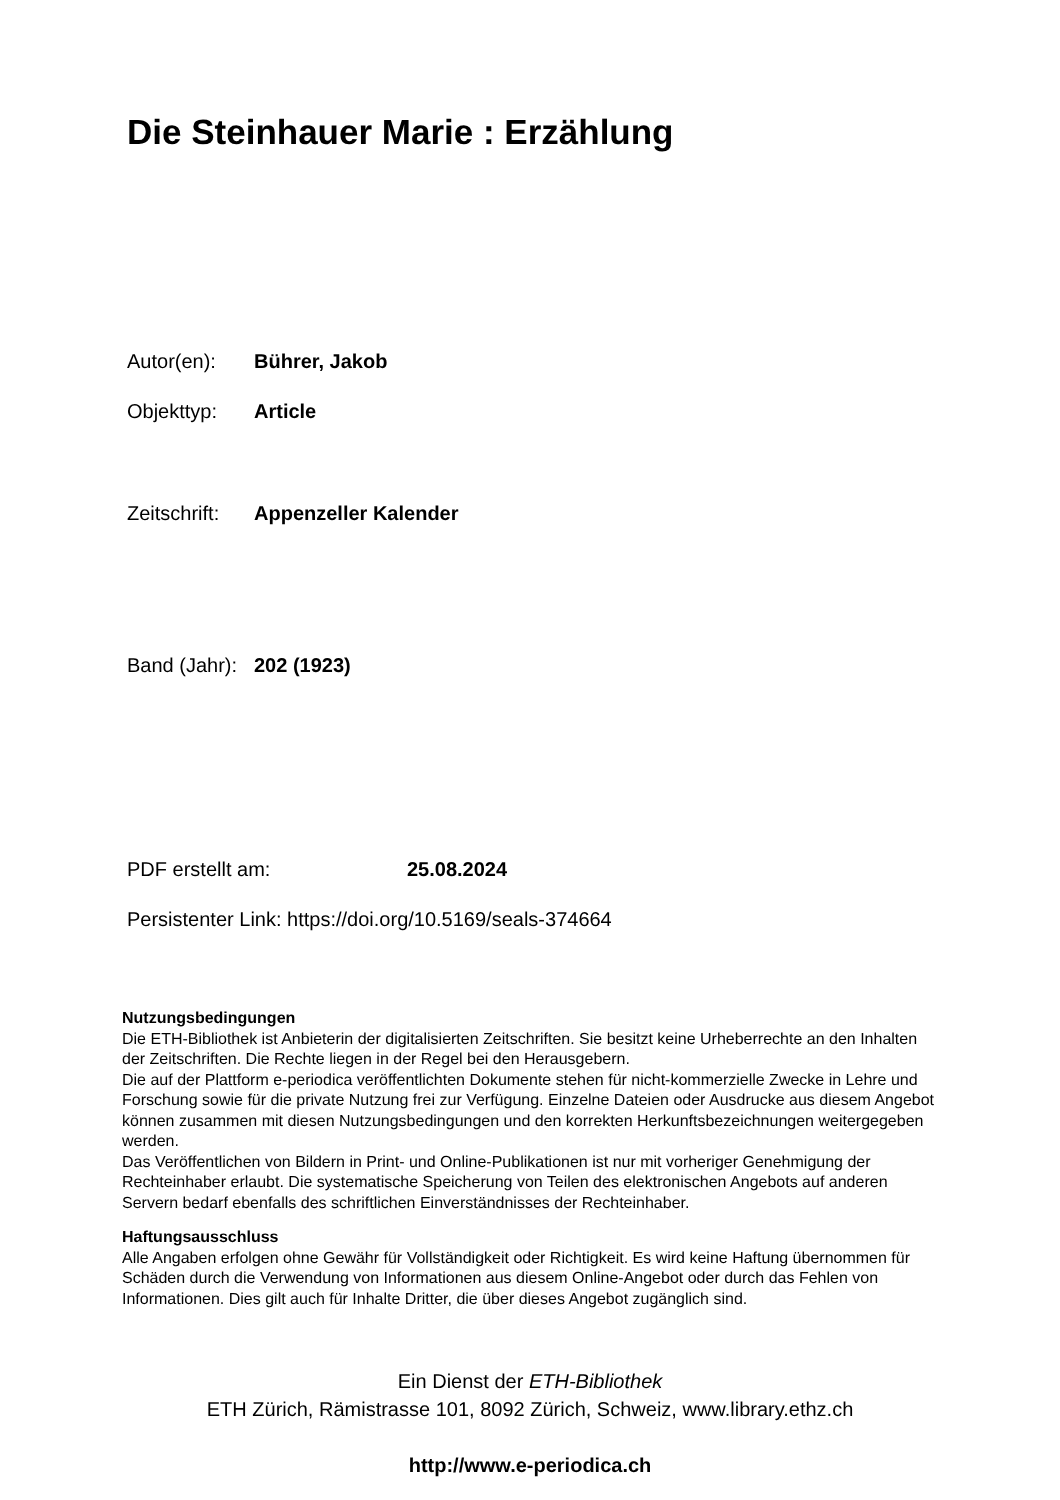Die Steinhauer Marie : Erzählung
Autor(en): Bührer, Jakob
Objekttyp: Article
Zeitschrift: Appenzeller Kalender
Band (Jahr): 202 (1923)
PDF erstellt am: 25.08.2024
Persistenter Link: https://doi.org/10.5169/seals-374664
Nutzungsbedingungen
Die ETH-Bibliothek ist Anbieterin der digitalisierten Zeitschriften. Sie besitzt keine Urheberrechte an den Inhalten der Zeitschriften. Die Rechte liegen in der Regel bei den Herausgebern.
Die auf der Plattform e-periodica veröffentlichten Dokumente stehen für nicht-kommerzielle Zwecke in Lehre und Forschung sowie für die private Nutzung frei zur Verfügung. Einzelne Dateien oder Ausdrucke aus diesem Angebot können zusammen mit diesen Nutzungsbedingungen und den korrekten Herkunftsbezeichnungen weitergegeben werden.
Das Veröffentlichen von Bildern in Print- und Online-Publikationen ist nur mit vorheriger Genehmigung der Rechteinhaber erlaubt. Die systematische Speicherung von Teilen des elektronischen Angebots auf anderen Servern bedarf ebenfalls des schriftlichen Einverständnisses der Rechteinhaber.
Haftungsausschluss
Alle Angaben erfolgen ohne Gewähr für Vollständigkeit oder Richtigkeit. Es wird keine Haftung übernommen für Schäden durch die Verwendung von Informationen aus diesem Online-Angebot oder durch das Fehlen von Informationen. Dies gilt auch für Inhalte Dritter, die über dieses Angebot zugänglich sind.
Ein Dienst der ETH-Bibliothek
ETH Zürich, Rämistrasse 101, 8092 Zürich, Schweiz, www.library.ethz.ch
http://www.e-periodica.ch